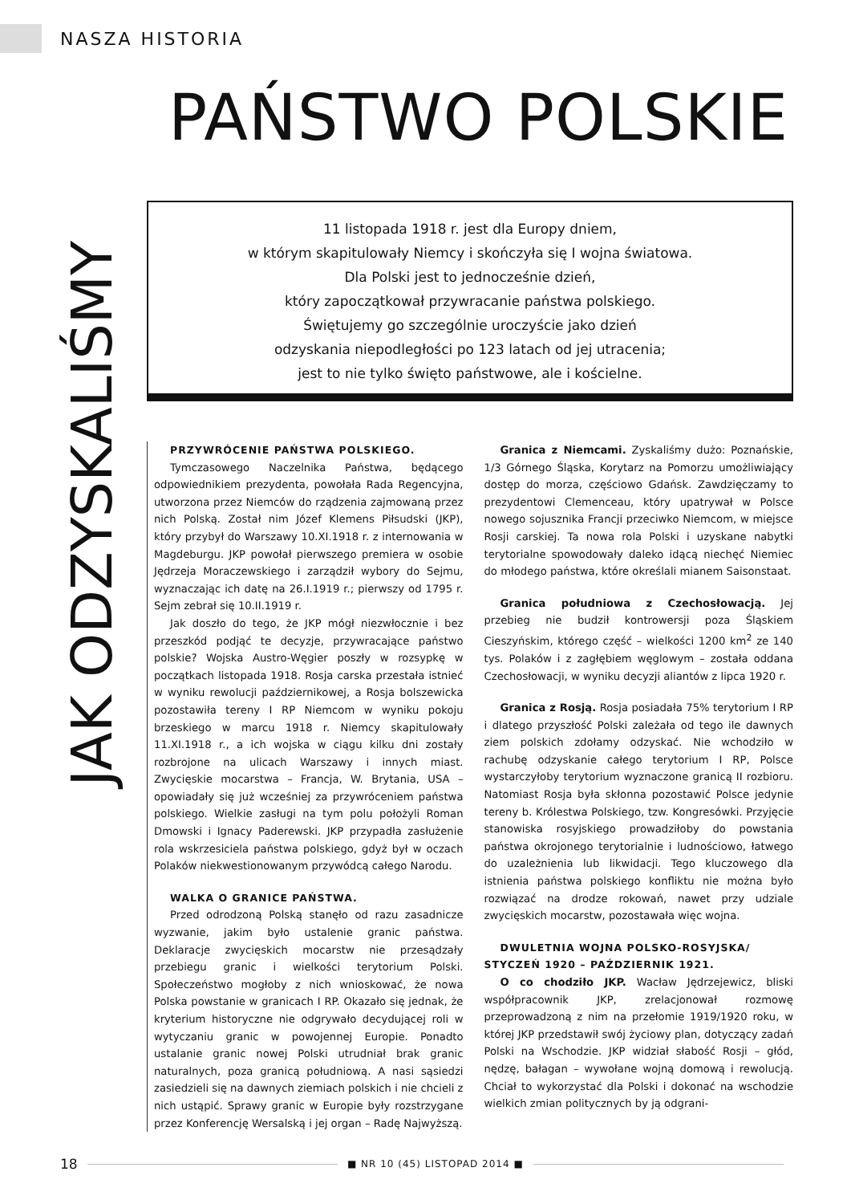NASZA HISTORIA
PAŃSTWO POLSKIE
JAK ODZYSKALIŚMY
11 listopada 1918 r. jest dla Europy dniem,
w którym skapitulowały Niemcy i skończyła się I wojna światowa.
Dla Polski jest to jednocześnie dzień,
który zapoczątkował przywracanie państwa polskiego.
Świętujemy go szczególnie uroczyście jako dzień
odzyskania niepodległości po 123 latach od jej utracenia;
jest to nie tylko święto państwowe, ale i kościelne.
PRZYWRÓCENIE PAŃSTWA POLSKIEGO.
Tymczasowego Naczelnika Państwa, będącego odpowiednikiem prezydenta, powołała Rada Regencyjna, utworzona przez Niemców do rządzenia zajmowaną przez nich Polską. Został nim Józef Klemens Piłsudski (JKP), który przybył do Warszawy 10.XI.1918 r. z internowania w Magdeburgu. JKP powołał pierwszego premiera w osobie Jędrzeja Moraczewskiego i zarządził wybory do Sejmu, wyznaczając ich datę na 26.I.1919 r.; pierwszy od 1795 r. Sejm zebrał się 10.II.1919 r.
Jak doszło do tego, że JKP mógł niezwłocznie i bez przeszkód podjąć te decyzje, przywracające państwo polskie? Wojska Austro-Węgier poszły w rozsypkę w początkach listopada 1918. Rosja carska przestała istnieć w wyniku rewolucji październikowej, a Rosja bolszewicka pozostawiła tereny I RP Niemcom w wyniku pokoju brzeskiego w marcu 1918 r. Niemcy skapitulowały 11.XI.1918 r., a ich wojska w ciągu kilku dni zostały rozbrojone na ulicach Warszawy i innych miast. Zwycięskie mocarstwa – Francja, W. Brytania, USA – opowiadały się już wcześniej za przywróceniem państwa polskiego. Wielkie zasługi na tym polu położyli Roman Dmowski i Ignacy Paderewski. JKP przypadła zasłużenie rola wskrzesiciela państwa polskiego, gdyż był w oczach Polaków niekwestionowanym przywódcą całego Narodu.
WALKA O GRANICE PAŃSTWA.
Przed odrodzoną Polską stanęło od razu zasadnicze wyzwanie, jakim było ustalenie granic państwa. Deklaracje zwycięskich mocarstw nie przesądzały przebiegu granic i wielkości terytorium Polski. Społeczeństwo mogłoby z nich wnioskować, że nowa Polska powstanie w granicach I RP. Okazało się jednak, że kryterium historyczne nie odgrywało decydującej roli w wytyczaniu granic w powojennej Europie. Ponadto ustalanie granic nowej Polski utrudniał brak granic naturalnych, poza granicą południową. A nasi sąsiedzi zasiedzieli się na dawnych ziemiach polskich i nie chcieli z nich ustąpić. Sprawy granic w Europie były rozstrzygane przez Konferencję Wersalską i jej organ – Radę Najwyższą.
Granica z Niemcami. Zyskaliśmy dużo: Poznańskie, 1/3 Górnego Śląska, Korytarz na Pomorzu umożliwiający dostęp do morza, częściowo Gdańsk. Zawdzięczamy to prezydentowi Clemenceau, który upatrywał w Polsce nowego sojusznika Francji przeciwko Niemcom, w miejsce Rosji carskiej. Ta nowa rola Polski i uzyskane nabytki terytorialne spowodowały daleko idącą niechęć Niemiec do młodego państwa, które określali mianem Saisonstaat.
Granica południowa z Czechosłowacją. Jej przebieg nie budził kontrowersji poza Śląskiem Cieszyńskim, którego część – wielkości 1200 km<sup>2</sup> ze 140 tys. Polaków i z zagłębiem węglowym – została oddana Czechosłowacji, w wyniku decyzji aliantów z lipca 1920 r.
Granica z Rosją. Rosja posiadała 75% terytorium I RP i dlatego przyszłość Polski zależała od tego ile dawnych ziem polskich zdołamy odzyskać. Nie wchodziło w rachubę odzyskanie całego terytorium I RP, Polsce wystarczyłoby terytorium wyznaczone granicą II rozbioru. Natomiast Rosja była skłonna pozostawić Polsce jedynie tereny b. Królestwa Polskiego, tzw. Kongresówki. Przyjęcie stanowiska rosyjskiego prowadziłoby do powstania państwa okrojonego terytorialnie i ludnościowo, łatwego do uzależnienia lub likwidacji. Tego kluczowego dla istnienia państwa polskiego konfliktu nie można było rozwiązać na drodze rokowań, nawet przy udziale zwycięskich mocarstw, pozostawała więc wojna.
DWULETNIA WOJNA POLSKO-ROSYJSKA/
STYCZEŃ 1920 – PAŹDZIERNIK 1921.
O co chodziło JKP. Wacław Jędrzejewicz, bliski współpracownik JKP, zrelacjonował rozmowę przeprowadzoną z nim na przełomie 1919/1920 roku, w której JKP przedstawił swój życiowy plan, dotyczący zadań Polski na Wschodzie. JKP widział słabość Rosji – głód, nędzę, bałagan – wywołane wojną domową i rewolucją. Chciał to wykorzystać dla Polski i dokonać na wschodzie wielkich zmian politycznych by ją odgrani-
18 ■ NR 10 (45) LISTOPAD 2014 ■